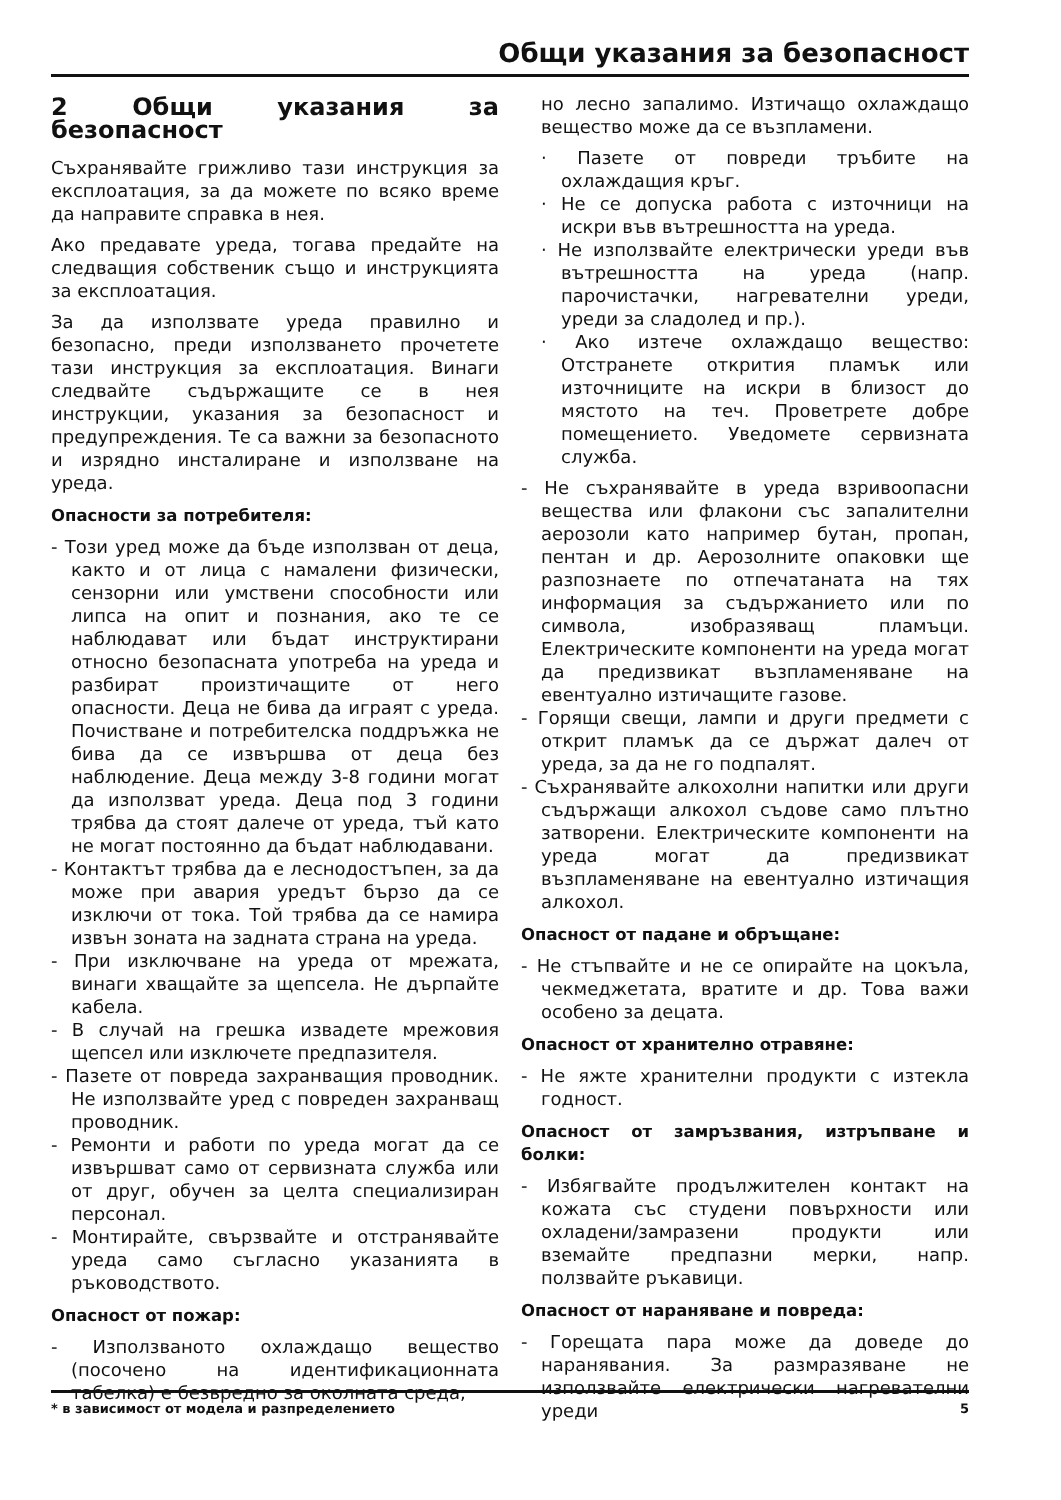Общи указания за безопасност
2 Общи указания за безопасност
Съхранявайте грижливо тази инструкция за експлоатация, за да можете по всяко време да направите справка в нея.
Ако предавате уреда, тогава предайте на следващия собственик също и инструкцията за експлоатация.
За да използвате уреда правилно и безопасно, преди използването прочетете тази инструкция за експлоатация. Винаги следвайте съдържащите се в нея инструкции, указания за безопасност и предупреждения. Те са важни за безопасното и изрядно инсталиране и използване на уреда.
Опасности за потребителя:
- Този уред може да бъде използван от деца, както и от лица с намалени физически, сензорни или умствени способности или липса на опит и познания, ако те се наблюдават или бъдат инструктирани относно безопасната употреба на уреда и разбират произтичащите от него опасности. Деца не бива да играят с уреда. Почистване и потребителска поддръжка не бива да се извършва от деца без наблюдение. Деца между 3-8 години могат да използват уреда. Деца под 3 години трябва да стоят далече от уреда, тъй като не могат постоянно да бъдат наблюдавани.
- Контактът трябва да е леснодостъпен, за да може при авария уредът бързо да се изключи от тока. Той трябва да се намира извън зоната на задната страна на уреда.
- При изключване на уреда от мрежата, винаги хващайте за щепсела. Не дърпайте кабела.
- В случай на грешка извадете мрежовия щепсел или изключете предпазителя.
- Пазете от повреда захранващия проводник. Не използвайте уред с повреден захранващ проводник.
- Ремонти и работи по уреда могат да се извършват само от сервизната служба или от друг, обучен за целта специализиран персонал.
- Монтирайте, свързвайте и отстранявайте уреда само съгласно указанията в ръководството.
Опасност от пожар:
- Използваното охлаждащо вещество (посочено на идентификационната табелка) е безвредно за околната среда,
но лесно запалимо. Изтичащо охлаждащо вещество може да се възпламени.
· Пазете от повреди тръбите на охлаждащия кръг.
· Не се допуска работа с източници на искри във вътрешността на уреда.
· Не използвайте електрически уреди във вътрешността на уреда (напр. парочистачки, нагревателни уреди, уреди за сладолед и пр.).
· Ако изтече охлаждащо вещество: Отстранете открития пламък или източниците на искри в близост до мястото на теч. Проветрете добре помещението. Уведомете сервизната служба.
- Не съхранявайте в уреда взривоопасни вещества или флакони със запалителни аерозоли като например бутан, пропан, пентан и др. Аерозолните опаковки ще разпознаете по отпечатаната на тях информация за съдържанието или по символа, изобразяващ пламъци. Електрическите компоненти на уреда могат да предизвикат възпламеняване на евентуално изтичащите газове.
- Горящи свещи, лампи и други предмети с открит пламък да се държат далеч от уреда, за да не го подпалят.
- Съхранявайте алкохолни напитки или други съдържащи алкохол съдове само плътно затворени. Електрическите компоненти на уреда могат да предизвикат възпламеняване на евентуално изтичащия алкохол.
Опасност от падане и обръщане:
- Не стъпвайте и не се опирайте на цокъла, чекмеджетата, вратите и др. Това важи особено за децата.
Опасност от хранително отравяне:
- Не яжте хранителни продукти с изтекла годност.
Опасност от замръзвания, изтръпване и болки:
- Избягвайте продължителен контакт на кожата със студени повърхности или охладени/замразени продукти или вземайте предпазни мерки, напр. ползвайте ръкавици.
Опасност от нараняване и повреда:
- Горещата пара може да доведе до наранявания. За размразяване не използвайте електрически нагревателни уреди
* в зависимост от модела и разпределението 5